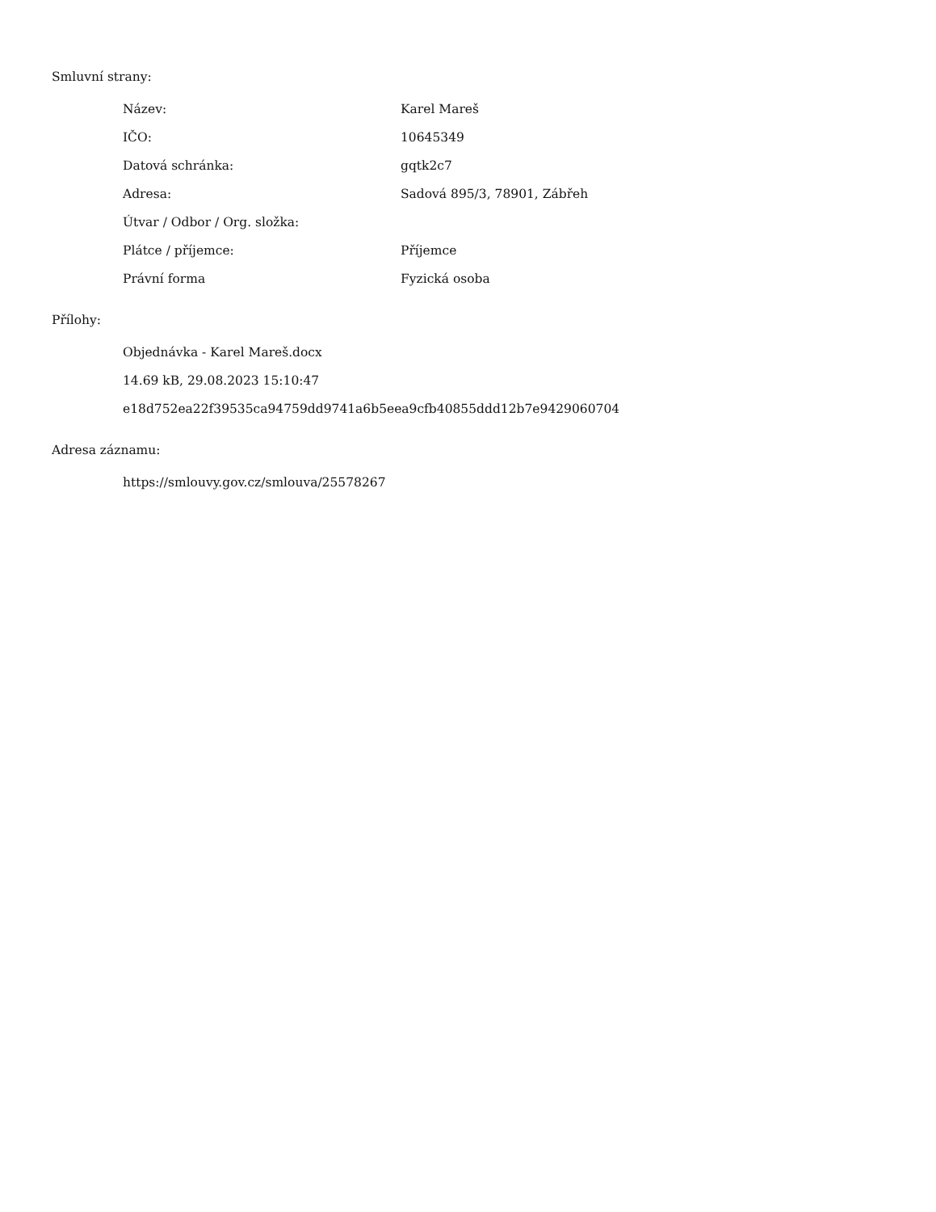Smluvní strany:
| Název: | Karel Mareš |
| IČO: | 10645349 |
| Datová schránka: | gqtk2c7 |
| Adresa: | Sadová 895/3, 78901, Zábřeh |
| Útvar / Odbor / Org. složka: | |
| Plátce / příjemce: | Příjemce |
| Právní forma | Fyzická osoba |
Přílohy:
Objednávka - Karel Mareš.docx
14.69 kB, 29.08.2023 15:10:47
e18d752ea22f39535ca94759dd9741a6b5eea9cfb40855ddd12b7e9429060704
Adresa záznamu:
https://smlouvy.gov.cz/smlouva/25578267